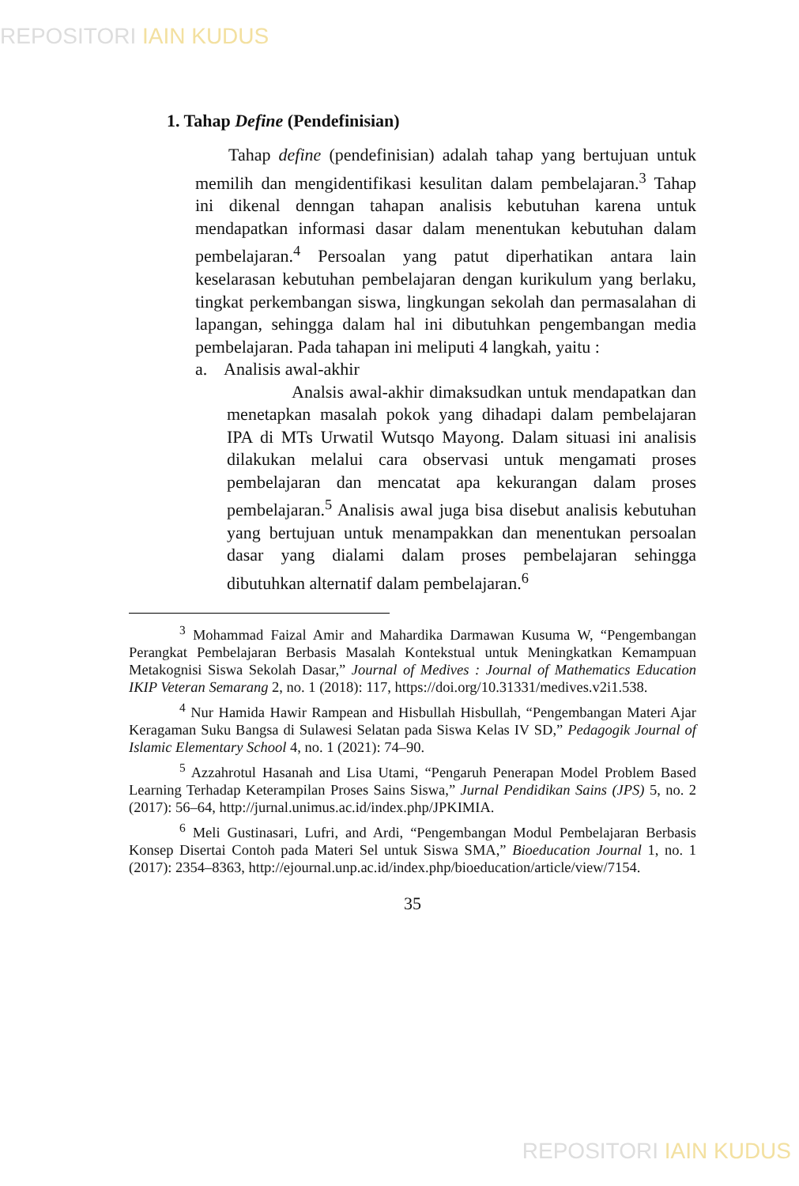REPOSITORI IAIN KUDUS
1. Tahap Define (Pendefinisian)
Tahap define (pendefinisian) adalah tahap yang bertujuan untuk memilih dan mengidentifikasi kesulitan dalam pembelajaran.<sup>3</sup> Tahap ini dikenal denngan tahapan analisis kebutuhan karena untuk mendapatkan informasi dasar dalam menentukan kebutuhan dalam pembelajaran.<sup>4</sup> Persoalan yang patut diperhatikan antara lain keselarasan kebutuhan pembelajaran dengan kurikulum yang berlaku, tingkat perkembangan siswa, lingkungan sekolah dan permasalahan di lapangan, sehingga dalam hal ini dibutuhkan pengembangan media pembelajaran. Pada tahapan ini meliputi 4 langkah, yaitu :
a. Analisis awal-akhir
Analsis awal-akhir dimaksudkan untuk mendapatkan dan menetapkan masalah pokok yang dihadapi dalam pembelajaran IPA di MTs Urwatil Wutsqo Mayong. Dalam situasi ini analisis dilakukan melalui cara observasi untuk mengamati proses pembelajaran dan mencatat apa kekurangan dalam proses pembelajaran.<sup>5</sup> Analisis awal juga bisa disebut analisis kebutuhan yang bertujuan untuk menampakkan dan menentukan persoalan dasar yang dialami dalam proses pembelajaran sehingga dibutuhkan alternatif dalam pembelajaran.<sup>6</sup>
<sup>3</sup> Mohammad Faizal Amir and Mahardika Darmawan Kusuma W, “Pengembangan Perangkat Pembelajaran Berbasis Masalah Kontekstual untuk Meningkatkan Kemampuan Metakognisi Siswa Sekolah Dasar,” Journal of Medives : Journal of Mathematics Education IKIP Veteran Semarang 2, no. 1 (2018): 117, https://doi.org/10.31331/medives.v2i1.538.
<sup>4</sup> Nur Hamida Hawir Rampean and Hisbullah Hisbullah, “Pengembangan Materi Ajar Keragaman Suku Bangsa di Sulawesi Selatan pada Siswa Kelas IV SD,” Pedagogik Journal of Islamic Elementary School 4, no. 1 (2021): 74–90.
<sup>5</sup> Azzahrotul Hasanah and Lisa Utami, “Pengaruh Penerapan Model Problem Based Learning Terhadap Keterampilan Proses Sains Siswa,” Jurnal Pendidikan Sains (JPS) 5, no. 2 (2017): 56–64, http://jurnal.unimus.ac.id/index.php/JPKIMIA.
<sup>6</sup> Meli Gustinasari, Lufri, and Ardi, “Pengembangan Modul Pembelajaran Berbasis Konsep Disertai Contoh pada Materi Sel untuk Siswa SMA,” Bioeducation Journal 1, no. 1 (2017): 2354–8363, http://ejournal.unp.ac.id/index.php/bioeducation/article/view/7154.
35
REPOSITORI IAIN KUDUS